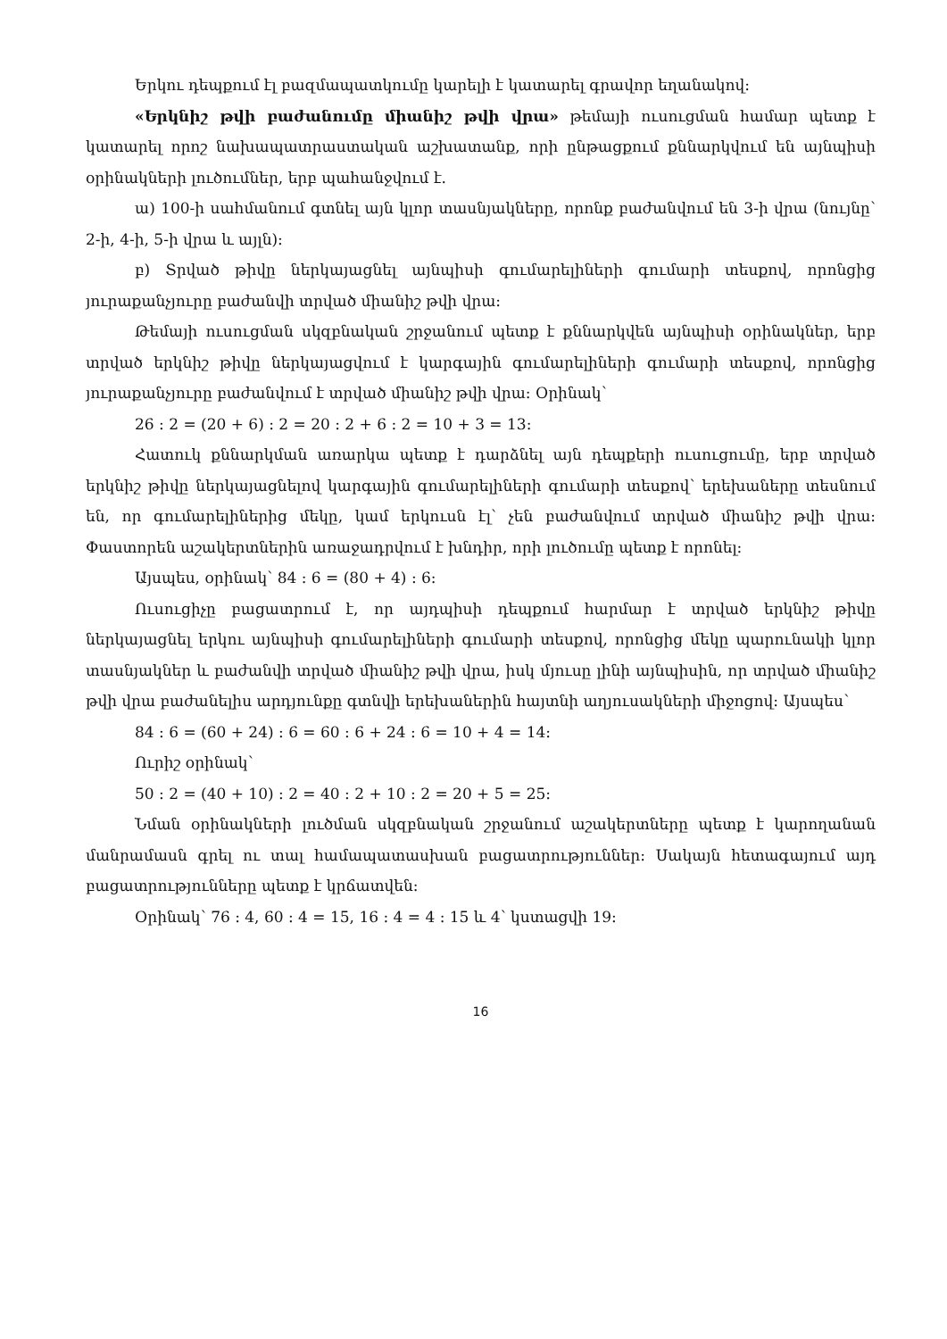Երկու դեպքում էլ բազմապատկումը կարելի է կատարել գրավոր եղանակով:
«Երկնիշ թվի բաժանումը միանիշ թվի վրա» թեմայի ուսուցման համար պետք է կատարել որոշ նախապատրաստական աշխատանք, որի ընթացքում քննարկվում են այնպիսի օրինակների լուծումներ, երբ պահանջվում է.
ա) 100-ի սահմանում գտնել այն կլոր տասնյակները, որոնք բաժանվում են 3-ի վրա (նույնը՝ 2-ի, 4-ի, 5-ի վրա և այլն):
բ) Տրված թիվը ներկայացնել այնպիսի գումարելիների գումարի տեսքով, որոնցից յուրաքանչյուրը բաժանվի տրված միանիշ թվի վրա:
Թեմայի ուսուցման սկզբնական շրջանում պետք է քննարկվեն այնպիսի օրինակներ, երբ տրված երկնիշ թիվը ներկայացվում է կարգային գումարելիների գումարի տեսքով, որոնցից յուրաքանչյուրը բաժանվում է տրված միանիշ թվի վրա: Օրինակ՝
26 : 2 = (20 + 6) : 2 = 20 : 2 + 6 : 2 = 10 + 3 = 13:
Հատուկ քննարկման առարկա պետք է դարձնել այն դեպքերի ուսուցումը, երբ տրված երկնիշ թիվը ներկայացնելով կարգային գումարելիների գումարի տեսքով՝ երեխաները տեսնում են, որ գումարելիներից մեկը, կամ երկուսն էլ՝ չեն բաժանվում տրված միանիշ թվի վրա: Փաստորեն աշակերտներին առաջադրվում է խնդիր, որի լուծումը պետք է որոնել:
Այսպես, օրինակ՝ 84 : 6 = (80 + 4) : 6:
Ուսուցիչը բացատրում է, որ այդպիսի դեպքում հարմար է տրված երկնիշ թիվը ներկայացնել երկու այնպիսի գումարելիների գումարի տեսքով, որոնցից մեկը պարունակի կլոր տասնյակներ և բաժանվի տրված միանիշ թվի վրա, իսկ մյուսը լինի այնպիսին, որ տրված միանիշ թվի վրա բաժանելիս արդյունքը գտնվի երեխաներին հայտնի աղյուսակների միջոցով: Այսպես՝
84 : 6 = (60 + 24) : 6 = 60 : 6 + 24 : 6 = 10 + 4 = 14:
Ուրիշ օրինակ՝
50 : 2 = (40 + 10) : 2 = 40 : 2 + 10 : 2 = 20 + 5 = 25:
Նման օրինակների լուծման սկզբնական շրջանում աշակերտները պետք է կարողանան մանրամասն գրել ու տալ համապատասխան բացատրություններ: Սակայն հետագայում այդ բացատրությունները պետք է կրճատվեն:
Օրինակ՝ 76 : 4, 60 : 4 = 15, 16 : 4 = 4 : 15 և 4՝ կստացվի 19:
16